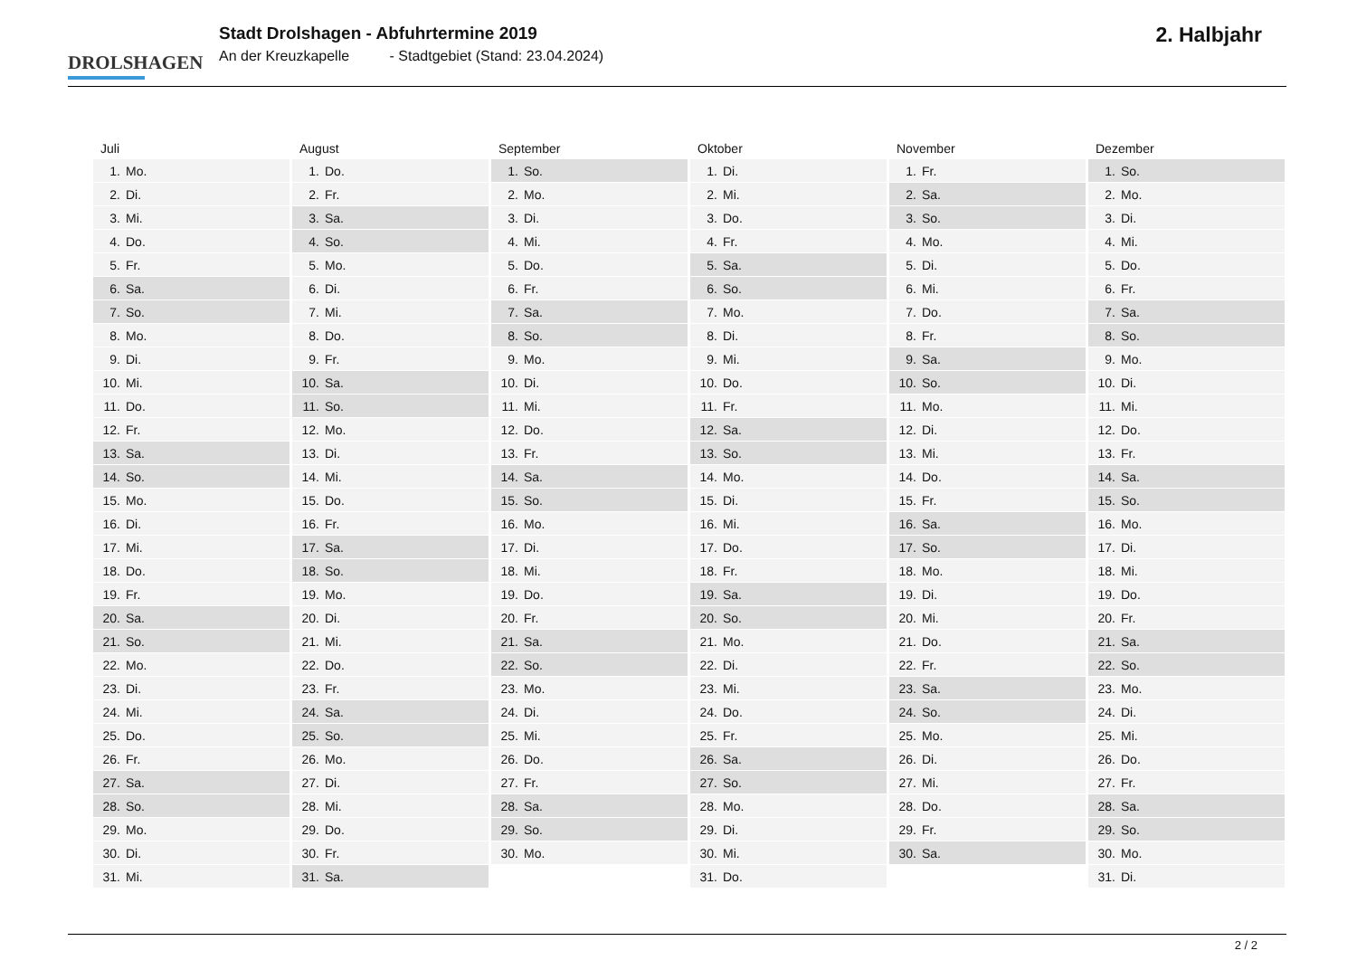DROLSHAGEN
Stadt Drolshagen - Abfuhrtermine 2019
An der Kreuzkapelle - Stadtgebiet (Stand: 23.04.2024)
2. Halbjahr
| Juli | August | September | Oktober | November | Dezember |
| --- | --- | --- | --- | --- | --- |
| 1. Mo. | 1. Do. | 1. So. | 1. Di. | 1. Fr. | 1. So. |
| 2. Di. | 2. Fr. | 2. Mo. | 2. Mi. | 2. Sa. | 2. Mo. |
| 3. Mi. | 3. Sa. | 3. Di. | 3. Do. | 3. So. | 3. Di. |
| 4. Do. | 4. So. | 4. Mi. | 4. Fr. | 4. Mo. | 4. Mi. |
| 5. Fr. | 5. Mo. | 5. Do. | 5. Sa. | 5. Di. | 5. Do. |
| 6. Sa. | 6. Di. | 6. Fr. | 6. So. | 6. Mi. | 6. Fr. |
| 7. So. | 7. Mi. | 7. Sa. | 7. Mo. | 7. Do. | 7. Sa. |
| 8. Mo. | 8. Do. | 8. So. | 8. Di. | 8. Fr. | 8. So. |
| 9. Di. | 9. Fr. | 9. Mo. | 9. Mi. | 9. Sa. | 9. Mo. |
| 10. Mi. | 10. Sa. | 10. Di. | 10. Do. | 10. So. | 10. Di. |
| 11. Do. | 11. So. | 11. Mi. | 11. Fr. | 11. Mo. | 11. Mi. |
| 12. Fr. | 12. Mo. | 12. Do. | 12. Sa. | 12. Di. | 12. Do. |
| 13. Sa. | 13. Di. | 13. Fr. | 13. So. | 13. Mi. | 13. Fr. |
| 14. So. | 14. Mi. | 14. Sa. | 14. Mo. | 14. Do. | 14. Sa. |
| 15. Mo. | 15. Do. | 15. So. | 15. Di. | 15. Fr. | 15. So. |
| 16. Di. | 16. Fr. | 16. Mo. | 16. Mi. | 16. Sa. | 16. Mo. |
| 17. Mi. | 17. Sa. | 17. Di. | 17. Do. | 17. So. | 17. Di. |
| 18. Do. | 18. So. | 18. Mi. | 18. Fr. | 18. Mo. | 18. Mi. |
| 19. Fr. | 19. Mo. | 19. Do. | 19. Sa. | 19. Di. | 19. Do. |
| 20. Sa. | 20. Di. | 20. Fr. | 20. So. | 20. Mi. | 20. Fr. |
| 21. So. | 21. Mi. | 21. Sa. | 21. Mo. | 21. Do. | 21. Sa. |
| 22. Mo. | 22. Do. | 22. So. | 22. Di. | 22. Fr. | 22. So. |
| 23. Di. | 23. Fr. | 23. Mo. | 23. Mi. | 23. Sa. | 23. Mo. |
| 24. Mi. | 24. Sa. | 24. Di. | 24. Do. | 24. So. | 24. Di. |
| 25. Do. | 25. So. | 25. Mi. | 25. Fr. | 25. Mo. | 25. Mi. |
| 26. Fr. | 26. Mo. | 26. Do. | 26. Sa. | 26. Di. | 26. Do. |
| 27. Sa. | 27. Di. | 27. Fr. | 27. So. | 27. Mi. | 27. Fr. |
| 28. So. | 28. Mi. | 28. Sa. | 28. Mo. | 28. Do. | 28. Sa. |
| 29. Mo. | 29. Do. | 29. So. | 29. Di. | 29. Fr. | 29. So. |
| 30. Di. | 30. Fr. | 30. Mo. | 30. Mi. | 30. Sa. | 30. Mo. |
| 31. Mi. | 31. Sa. | | 31. Do. | | 31. Di. |
2 / 2